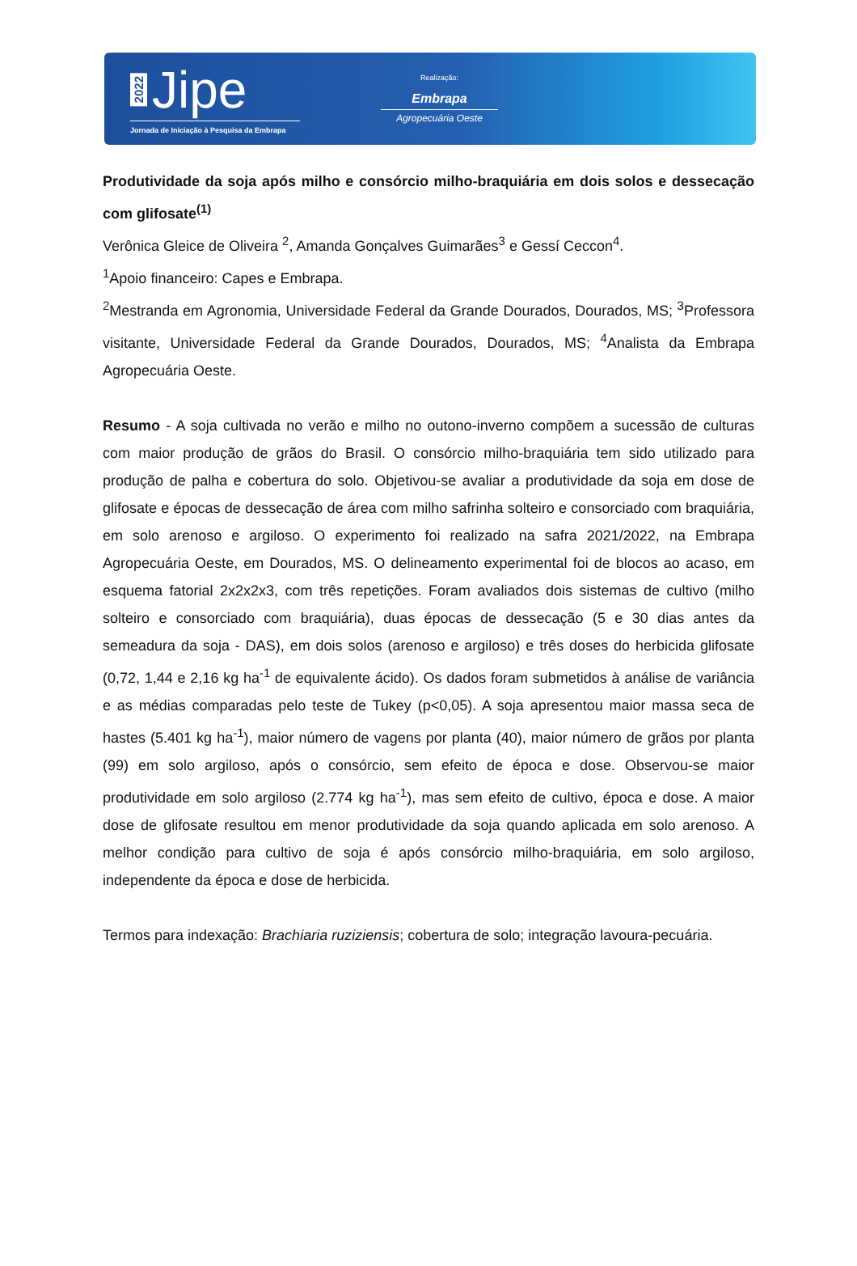2022 Jipe
Jornada de Iniciação à Pesquisa da Embrapa
Realização:
Embrapa
Agropecuária Oeste
Produtividade da soja após milho e consórcio milho-braquiária em dois solos e dessecação com glifosate<sup>(1)</sup>
Verônica Gleice de Oliveira <sup>2</sup>, Amanda Gonçalves Guimarães<sup>3</sup> e Gessí Ceccon<sup>4</sup>.
<sup>1</sup> Apoio financeiro: Capes e Embrapa.
<sup>2</sup> Mestranda em Agronomia, Universidade Federal da Grande Dourados, Dourados, MS; <sup>3</sup>Professora visitante, Universidade Federal da Grande Dourados, Dourados, MS; <sup>4</sup>Analista da Embrapa Agropecuária Oeste.
Resumo - A soja cultivada no verão e milho no outono-inverno compõem a sucessão de culturas com maior produção de grãos do Brasil. O consórcio milho-braquiária tem sido utilizado para produção de palha e cobertura do solo. Objetivou-se avaliar a produtividade da soja em dose de glifosate e épocas de dessecação de área com milho safrinha solteiro e consorciado com braquiária, em solo arenoso e argiloso. O experimento foi realizado na safra 2021/2022, na Embrapa Agropecuária Oeste, em Dourados, MS. O delineamento experimental foi de blocos ao acaso, em esquema fatorial 2x2x2x3, com três repetições. Foram avaliados dois sistemas de cultivo (milho solteiro e consorciado com braquiária), duas épocas de dessecação (5 e 30 dias antes da semeadura da soja - DAS), em dois solos (arenoso e argiloso) e três doses do herbicida glifosate (0,72, 1,44 e 2,16 kg ha<sup>-1</sup> de equivalente ácido). Os dados foram submetidos à análise de variância e as médias comparadas pelo teste de Tukey (p<0,05). A soja apresentou maior massa seca de hastes (5.401 kg ha<sup>-1</sup>), maior número de vagens por planta (40), maior número de grãos por planta (99) em solo argiloso, após o consórcio, sem efeito de época e dose. Observou-se maior produtividade em solo argiloso (2.774 kg ha<sup>-1</sup>), mas sem efeito de cultivo, época e dose. A maior dose de glifosate resultou em menor produtividade da soja quando aplicada em solo arenoso. A melhor condição para cultivo de soja é após consórcio milho-braquiária, em solo argiloso, independente da época e dose de herbicida.
Termos para indexação: Brachiaria ruziziensis; cobertura de solo; integração lavoura-pecuária.